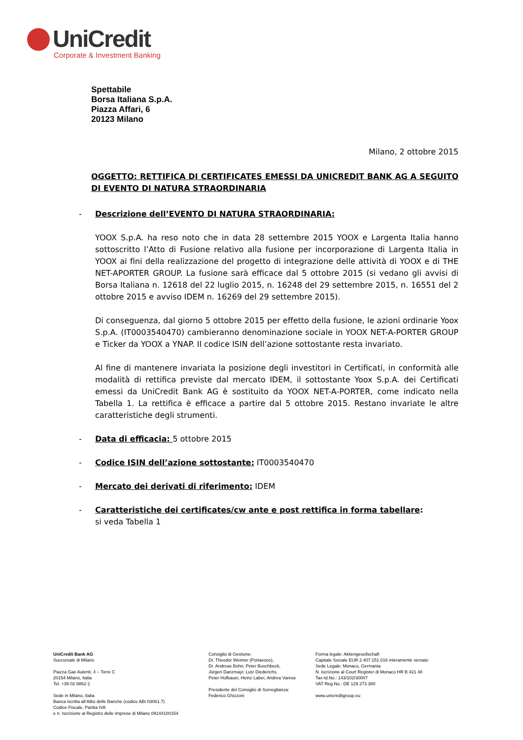UniCredit
Corporate & Investment Banking
Spettabile
Borsa Italiana S.p.A.
Piazza Affari, 6
20123 Milano
Milano, 2 ottobre 2015
OGGETTO: RETTIFICA DI CERTIFICATES EMESSI DA UNICREDIT BANK AG A SEGUITO DI EVENTO DI NATURA STRAORDINARIA
- Descrizione dell’EVENTO DI NATURA STRAORDINARIA:
YOOX S.p.A. ha reso noto che in data 28 settembre 2015 YOOX e Largenta Italia hanno sottoscritto l’Atto di Fusione relativo alla fusione per incorporazione di Largenta Italia in YOOX ai fini della realizzazione del progetto di integrazione delle attività di YOOX e di THE NET-APORTER GROUP. La fusione sarà efficace dal 5 ottobre 2015 (si vedano gli avvisi di Borsa Italiana n. 12618 del 22 luglio 2015, n. 16248 del 29 settembre 2015, n. 16551 del 2 ottobre 2015 e avviso IDEM n. 16269 del 29 settembre 2015).
Di conseguenza, dal giorno 5 ottobre 2015 per effetto della fusione, le azioni ordinarie Yoox S.p.A. (IT0003540470) cambieranno denominazione sociale in YOOX NET-A-PORTER GROUP e Ticker da YOOX a YNAP. Il codice ISIN dell’azione sottostante resta invariato.
Al fine di mantenere invariata la posizione degli investitori in Certificati, in conformità alle modalità di rettifica previste dal mercato IDEM, il sottostante Yoox S.p.A. dei Certificati emessi da UniCredit Bank AG è sostituito da YOOX NET-A-PORTER, come indicato nella Tabella 1. La rettifica è efficace a partire dal 5 ottobre 2015. Restano invariate le altre caratteristiche degli strumenti.
- Data di efficacia: 5 ottobre 2015
- Codice ISIN dell’azione sottostante: IT0003540470
- Mercato dei derivati di riferimento: IDEM
- Caratteristiche dei certificates/cw ante e post rettifica in forma tabellare:
si veda Tabella 1
UniCredit Bank AG
Succursale di Milano
Piazza Gae Aulenti, 4 – Torre C
20154 Milano, Italia
Tel. +39 02 8862-1
Sede in Milano, Italia
Banca iscritta all’Albo delle Banche (codice ABI 03081.7)
Codice Fiscale, Partita IVA
e n. Iscrizione al Registro delle Imprese di Milano 09144100154
Consiglio di Gestione:
Dr. Theodor Weimer (Portavoce),
Dr. Andreas Bohn, Peter Buschbeck,
Jürgen Danzmayr, Lutz Diederichs,
Peter Hofbauer, Heinz Laber, Andrea Varese
Presidente del Consiglio di Sorveglianza:
Federico Ghizzoni
Forma legale: Aktiengesellschaft
Capitale Sociale EUR 2.407.151.016 interamente versato
Sede Legale: Monaco, Germania
N. iscrizione al Court Register di Monaco HR B 421 48
Tax-Id.No.: 143/102/30007
VAT Reg.No.: DE 129 273 380
www.unicreditgroup.eu